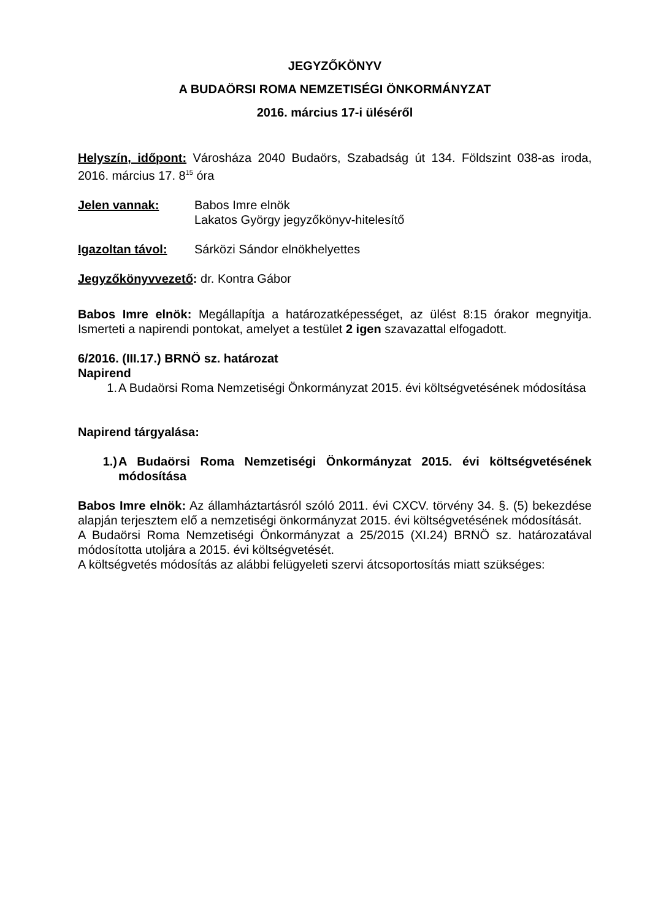JEGYZŐKÖNYV
A BUDAÖRSI ROMA NEMZETISÉGI ÖNKORMÁNYZAT
2016. március 17-i üléséről
Helyszín, időpont: Városháza 2040 Budaörs, Szabadság út 134. Földszint 038-as iroda, 2016. március 17. 8<sup>15</sup> óra
Jelen vannak: Babos Imre elnök
Lakatos György jegyzőkönyv-hitelesítő
Igazoltan távol:
Sárközi Sándor elnökhelyettes
Jegyzőkönyvvezető: dr. Kontra Gábor
Babos Imre elnök: Megállapítja a határozatképességet, az ülést 8:15 órakor megnyitja. Ismerteti a napirendi pontokat, amelyet a testület 2 igen szavazattal elfogadott.
6/2016. (III.17.) BRNÖ sz. határozat
Napirend
1. A Budaörsi Roma Nemzetiségi Önkormányzat 2015. évi költségvetésének módosítása
Napirend tárgyalása:
1.) A Budaörsi Roma Nemzetiségi Önkormányzat 2015. évi költségvetésének módosítása
Babos Imre elnök: Az államháztartásról szóló 2011. évi CXCV. törvény 34. §. (5) bekezdése alapján terjesztem elő a nemzetiségi önkormányzat 2015. évi költségvetésének módosítását.
A Budaörsi Roma Nemzetiségi Önkormányzat a 25/2015 (XI.24) BRNÖ sz. határozatával módosította utoljára a 2015. évi költségvetését.
A költségvetés módosítás az alábbi felügyeleti szervi átcsoportosítás miatt szükséges: